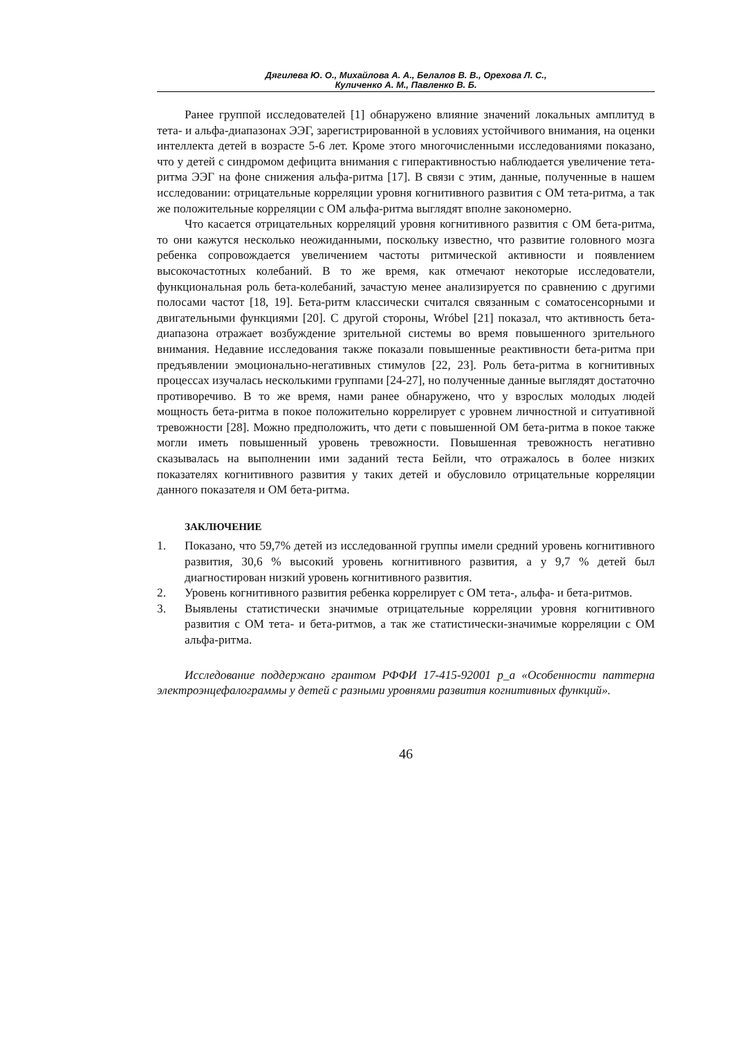Дягилева Ю. О., Михайлова А. А., Белалов В. В., Орехова Л. С.,
Куличенко А. М., Павленко В. Б.
Ранее группой исследователей [1] обнаружено влияние значений локальных амплитуд в тета- и альфа-диапазонах ЭЭГ, зарегистрированной в условиях устойчивого внимания, на оценки интеллекта детей в возрасте 5-6 лет. Кроме этого многочисленными исследованиями показано, что у детей с синдромом дефицита внимания с гиперактивностью наблюдается увеличение тета-ритма ЭЭГ на фоне снижения альфа-ритма [17]. В связи с этим, данные, полученные в нашем исследовании: отрицательные корреляции уровня когнитивного развития с ОМ тета-ритма, а так же положительные корреляции с ОМ альфа-ритма выглядят вполне закономерно.
Что касается отрицательных корреляций уровня когнитивного развития с ОМ бета-ритма, то они кажутся несколько неожиданными, поскольку известно, что развитие головного мозга ребенка сопровождается увеличением частоты ритмической активности и появлением высокочастотных колебаний. В то же время, как отмечают некоторые исследователи, функциональная роль бета-колебаний, зачастую менее анализируется по сравнению с другими полосами частот [18, 19]. Бета-ритм классически считался связанным с соматосенсорными и двигательными функциями [20]. С другой стороны, Wróbel [21] показал, что активность бета-диапазона отражает возбуждение зрительной системы во время повышенного зрительного внимания. Недавние исследования также показали повышенные реактивности бета-ритма при предъявлении эмоционально-негативных стимулов [22, 23]. Роль бета-ритма в когнитивных процессах изучалась несколькими группами [24-27], но полученные данные выглядят достаточно противоречиво. В то же время, нами ранее обнаружено, что у взрослых молодых людей мощность бета-ритма в покое положительно коррелирует с уровнем личностной и ситуативной тревожности [28]. Можно предположить, что дети с повышенной ОМ бета-ритма в покое также могли иметь повышенный уровень тревожности. Повышенная тревожность негативно сказывалась на выполнении ими заданий теста Бейли, что отражалось в более низких показателях когнитивного развития у таких детей и обусловило отрицательные корреляции данного показателя и ОМ бета-ритма.
ЗАКЛЮЧЕНИЕ
1. Показано, что 59,7% детей из исследованной группы имели средний уровень когнитивного развития, 30,6 % высокий уровень когнитивного развития, а у 9,7 % детей был диагностирован низкий уровень когнитивного развития.
2. Уровень когнитивного развития ребенка коррелирует с ОМ тета-, альфа- и бета-ритмов.
3. Выявлены статистически значимые отрицательные корреляции уровня когнитивного развития с ОМ тета- и бета-ритмов, а так же статистически-значимые корреляции с ОМ альфа-ритма.
Исследование поддержано грантом РФФИ 17-415-92001 р_а «Особенности паттерна электроэнцефалограммы у детей с разными уровнями развития когнитивных функций».
46